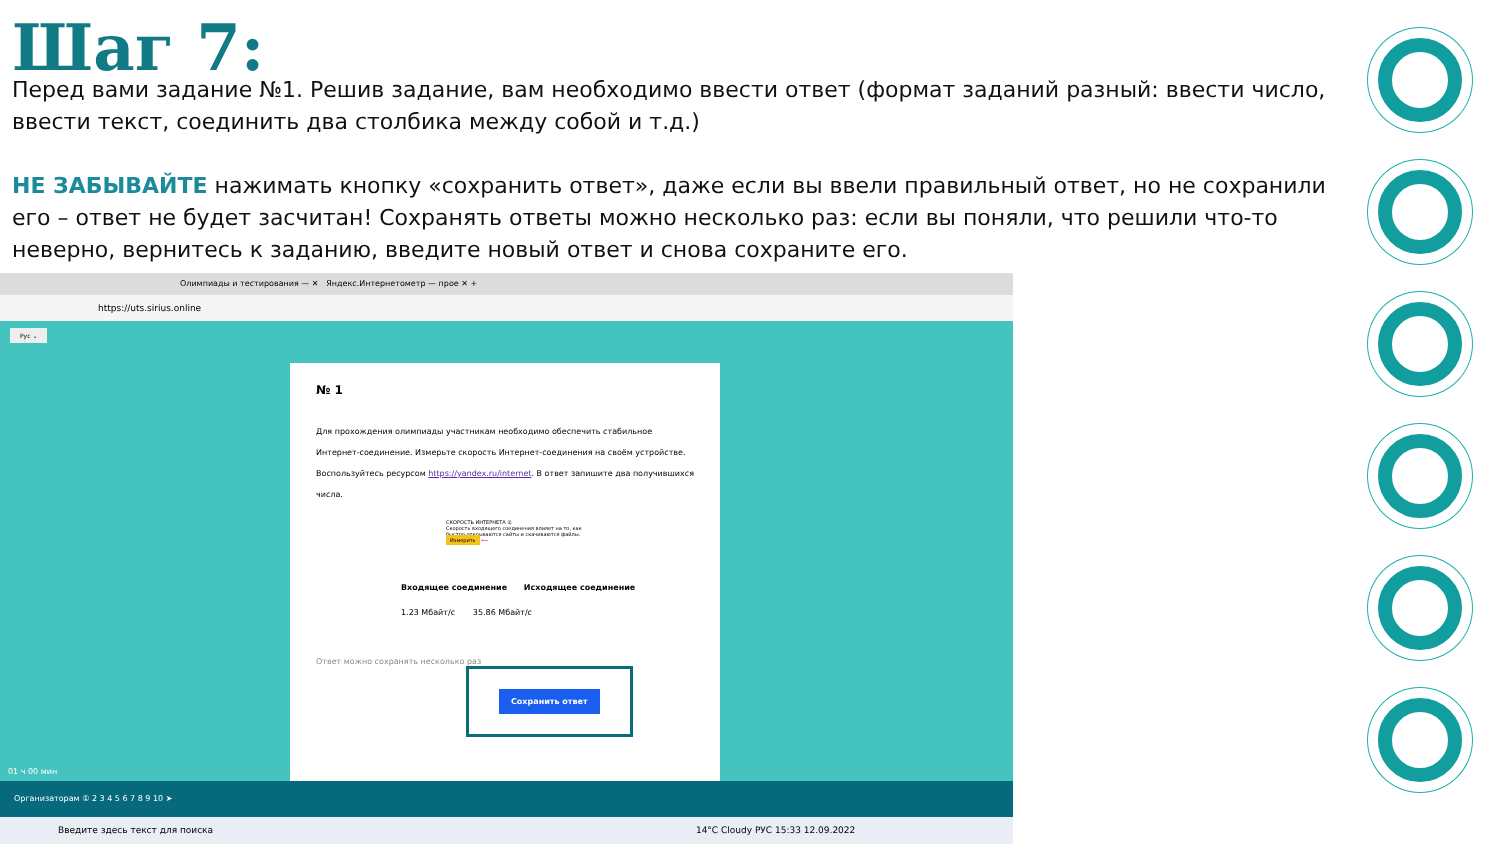Шаг 7:
Перед вами задание №1. Решив задание, вам необходимо ввести ответ (формат заданий разный: ввести число, ввести текст, соединить два столбика между собой и т.д.)
НЕ ЗАБЫВАЙТЕ нажимать кнопку «сохранить ответ», даже если вы ввели правильный ответ, но не сохранили его – ответ не будет засчитан! Сохранять ответы можно несколько раз: если вы поняли, что решили что-то неверно, вернитесь к заданию, введите новый ответ и снова сохраните его.
Олимпиады и тестирования — ✕ Яндекс.Интернетометр — прое ✕ +
https://uts.sirius.online
Рус ⌄
№ 1
Для прохождения олимпиады участникам необходимо обеспечить стабильное Интернет-соединение. Измерьте скорость Интернет-соединения на своём устройстве. Воспользуйтесь ресурсом https://yandex.ru/internet. В ответ запишите два получившихся числа.
СКОРОСТЬ ИНТЕРНЕТА ②
Скорость входящего соединения влияет на то, как быстро открываются сайты и скачиваются файлы.
Измерить ⟵
Входящее соединение Исходящее соединение
1.23 Мбайт/с 35.86 Мбайт/с
Ответ можно сохранять несколько раз Сохранить ответ
01 ч 00 мин
Организаторам ① 2 3 4 5 6 7 8 9 10 ➤
Введите здесь текст для поиска 14°C Cloudy РУС 15:33 12.09.2022